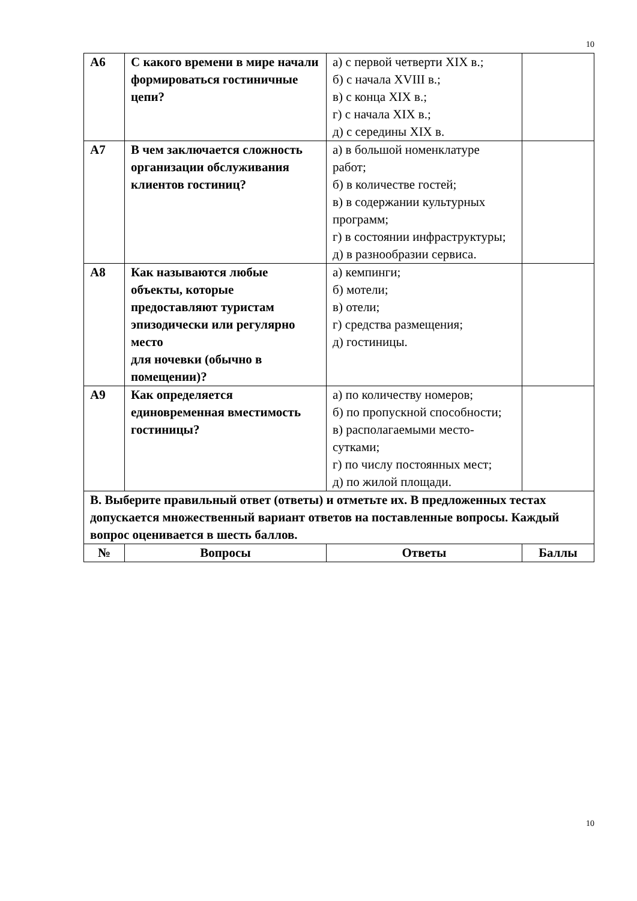10
| А6 | С какого времени в мире начали формироваться гостиничные цепи? | а) с первой четверти XIX в.; б) с начала XVIII в.; в) с конца XIX в.; г) с начала XIX в.; д) с середины XIX в. | |
| А7 | В чем заключается сложность организации обслуживания клиентов гостиниц? | а) в большой номенклатуре работ; б) в количестве гостей; в) в содержании культурных программ; г) в состоянии инфраструктуры; д) в разнообразии сервиса. | |
| А8 | Как называются любые объекты, которые предоставляют туристам эпизодически или регулярно место для ночевки (обычно в помещении)? | а) кемпинги; б) мотели; в) отели; г) средства размещения; д) гостиницы. | |
| А9 | Как определяется единовременная вместимость гостиницы? | а) по количеству номеров; б) по пропускной способности; в) располагаемыми место-сутками; г) по числу постоянных мест; д) по жилой площади. | |
| В. Выберите правильный ответ (ответы) и отметьте их. В предложенных тестах допускается множественный вариант ответов на поставленные вопросы. Каждый вопрос оценивается в шесть баллов. | | | |
| № | Вопросы | Ответы | Баллы |
10